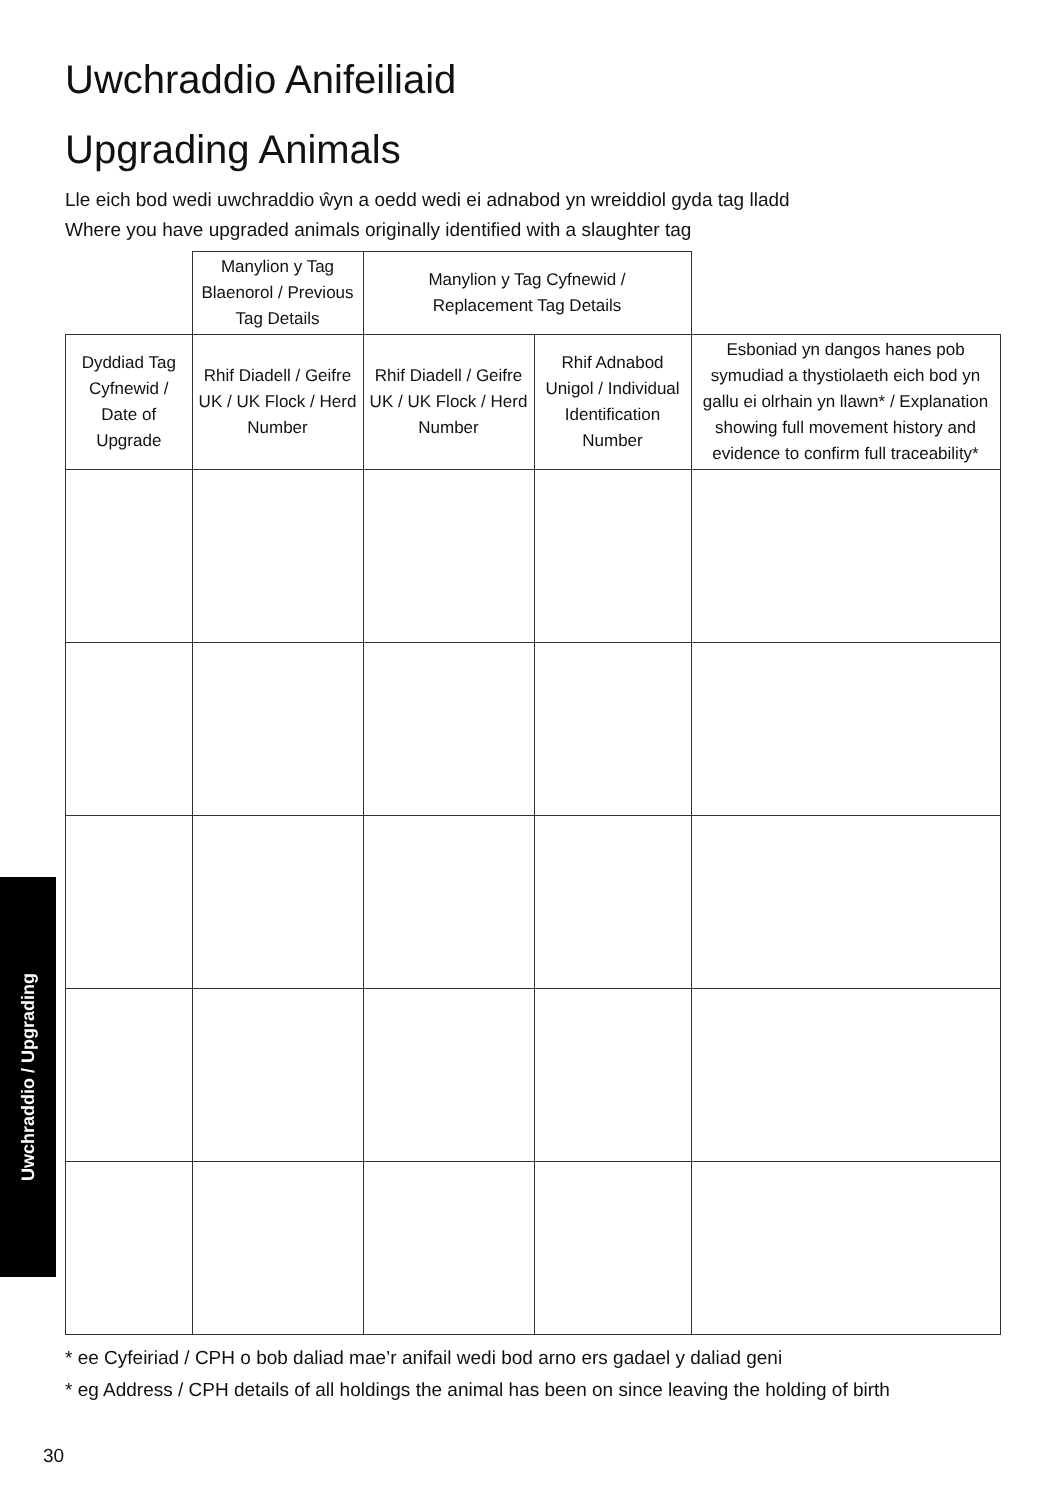Uwchraddio Anifeiliaid
Upgrading Animals
Lle eich bod wedi uwchraddio ŵyn a oedd wedi ei adnabod yn wreiddiol gyda tag lladd
Where you have upgraded animals originally identified with a slaughter tag
| | Manylion y Tag Blaenorol / Previous Tag Details | Manylion y Tag Cyfnewid / Replacement Tag Details | | |
| --- | --- | --- | --- | --- |
| Dyddiad Tag Cyfnewid / Date of Upgrade | Rhif Diadell / Geifre UK / UK Flock / Herd Number | Rhif Diadell / Geifre UK / UK Flock / Herd Number | Rhif Adnabod Unigol / Individual Identification Number | Esboniad yn dangos hanes pob symudiad a thystiolaeth eich bod yn gallu ei olrhain yn llawn* / Explanation showing full movement history and evidence to confirm full traceability* |
* ee Cyfeiriad / CPH o bob daliad mae’r anifail wedi bod arno ers gadael y daliad geni
* eg Address / CPH details of all holdings the animal has been on since leaving the holding of birth
Uwchraddio / Upgrading
30